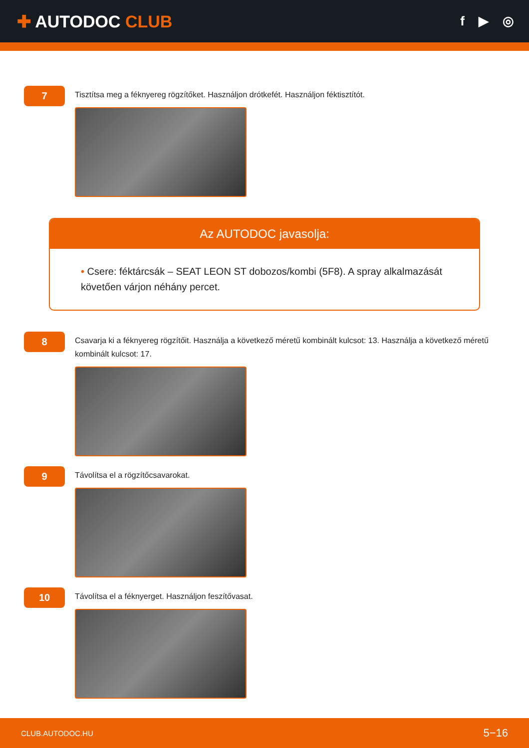✚ AUTODOC CLUB
f ▶ ◎
7
Tisztítsa meg a féknyereg rögzítőket. Használjon drótkefét. Használjon féktisztítót.
Az AUTODOC javasolja:
• Csere: féktárcsák – SEAT LEON ST dobozos/kombi (5F8). A spray alkalmazását követően várjon néhány percet.
8
Csavarja ki a féknyereg rögzítőit. Használja a következő méretű kombinált kulcsot: 13. Használja a következő méretű kombinált kulcsot: 17.
9
Távolítsa el a rögzítőcsavarokat.
10
Távolítsa el a féknyerget. Használjon feszítővasat.
CLUB.AUTODOC.HU 5−16